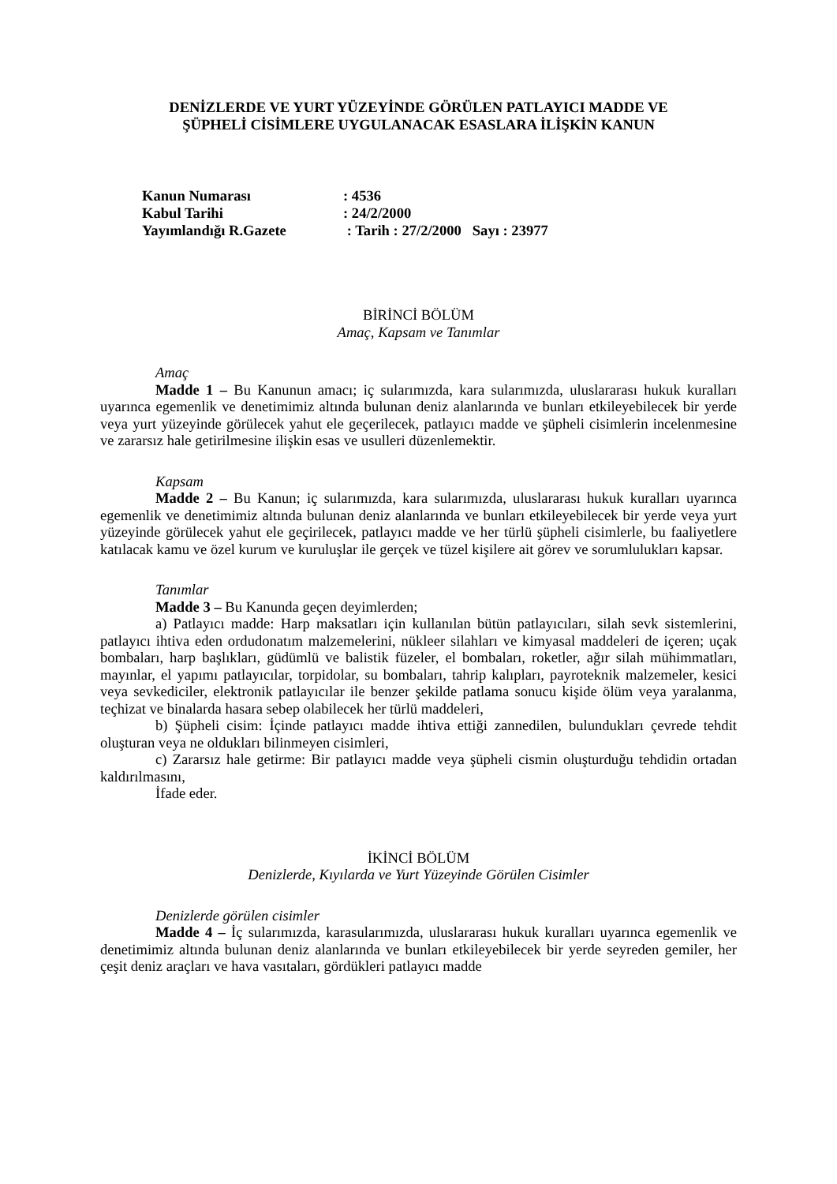DENİZLERDE VE YURT YÜZEYİNDE GÖRÜLEN PATLAYICI MADDE VE
ŞÜPHELİ CİSİMLERE UYGULANACAK ESASLARA İLİŞKİN KANUN
| Kanun Numarası | : 4536 |
| Kabul Tarihi | : 24/2/2000 |
| Yayımlandığı R.Gazete | : Tarih : 27/2/2000 Sayı : 23977 |
BİRİNCİ BÖLÜM
Amaç, Kapsam ve Tanımlar
Amaç
Madde 1 – Bu Kanunun amacı; iç sularımızda, kara sularımızda, uluslararası hukuk kuralları uyarınca egemenlik ve denetimimiz altında bulunan deniz alanlarında ve bunları etkileyebilecek bir yerde veya yurt yüzeyinde görülecek yahut ele geçerilecek, patlayıcı madde ve şüpheli cisimlerin incelenmesine ve zararsız hale getirilmesine ilişkin esas ve usulleri düzenlemektir.
Kapsam
Madde 2 – Bu Kanun; iç sularımızda, kara sularımızda, uluslararası hukuk kuralları uyarınca egemenlik ve denetimimiz altında bulunan deniz alanlarında ve bunları etkileyebilecek bir yerde veya yurt yüzeyinde görülecek yahut ele geçirilecek, patlayıcı madde ve her türlü şüpheli cisimlerle, bu faaliyetlere katılacak kamu ve özel kurum ve kuruluşlar ile gerçek ve tüzel kişilere ait görev ve sorumlulukları kapsar.
Tanımlar
Madde 3 – Bu Kanunda geçen deyimlerden;
a) Patlayıcı madde: Harp maksatları için kullanılan bütün patlayıcıları, silah sevk sistemlerini, patlayıcı ihtiva eden ordudonatım malzemelerini, nükleer silahları ve kimyasal maddeleri de içeren; uçak bombaları, harp başlıkları, güdümlü ve balistik füzeler, el bombaları, roketler, ağır silah mühimmatları, mayınlar, el yapımı patlayıcılar, torpidolar, su bombaları, tahrip kalıpları, payroteknik malzemeler, kesici veya sevkediciler, elektronik patlayıcılar ile benzer şekilde patlama sonucu kişide ölüm veya yaralanma, teçhizat ve binalarda hasara sebep olabilecek her türlü maddeleri,
b) Şüpheli cisim: İçinde patlayıcı madde ihtiva ettiği zannedilen, bulundukları çevrede tehdit oluşturan veya ne oldukları bilinmeyen cisimleri,
c) Zararsız hale getirme: Bir patlayıcı madde veya şüpheli cismin oluşturduğu tehdidin ortadan kaldırılmasını,
İfade eder.
İKİNCİ BÖLÜM
Denizlerde, Kıyılarda ve Yurt Yüzeyinde Görülen Cisimler
Denizlerde görülen cisimler
Madde 4 – İç sularımızda, karasularımızda, uluslararası hukuk kuralları uyarınca egemenlik ve denetimimiz altında bulunan deniz alanlarında ve bunları etkileyebilecek bir yerde seyreden gemiler, her çeşit deniz araçları ve hava vasıtaları, gördükleri patlayıcı madde